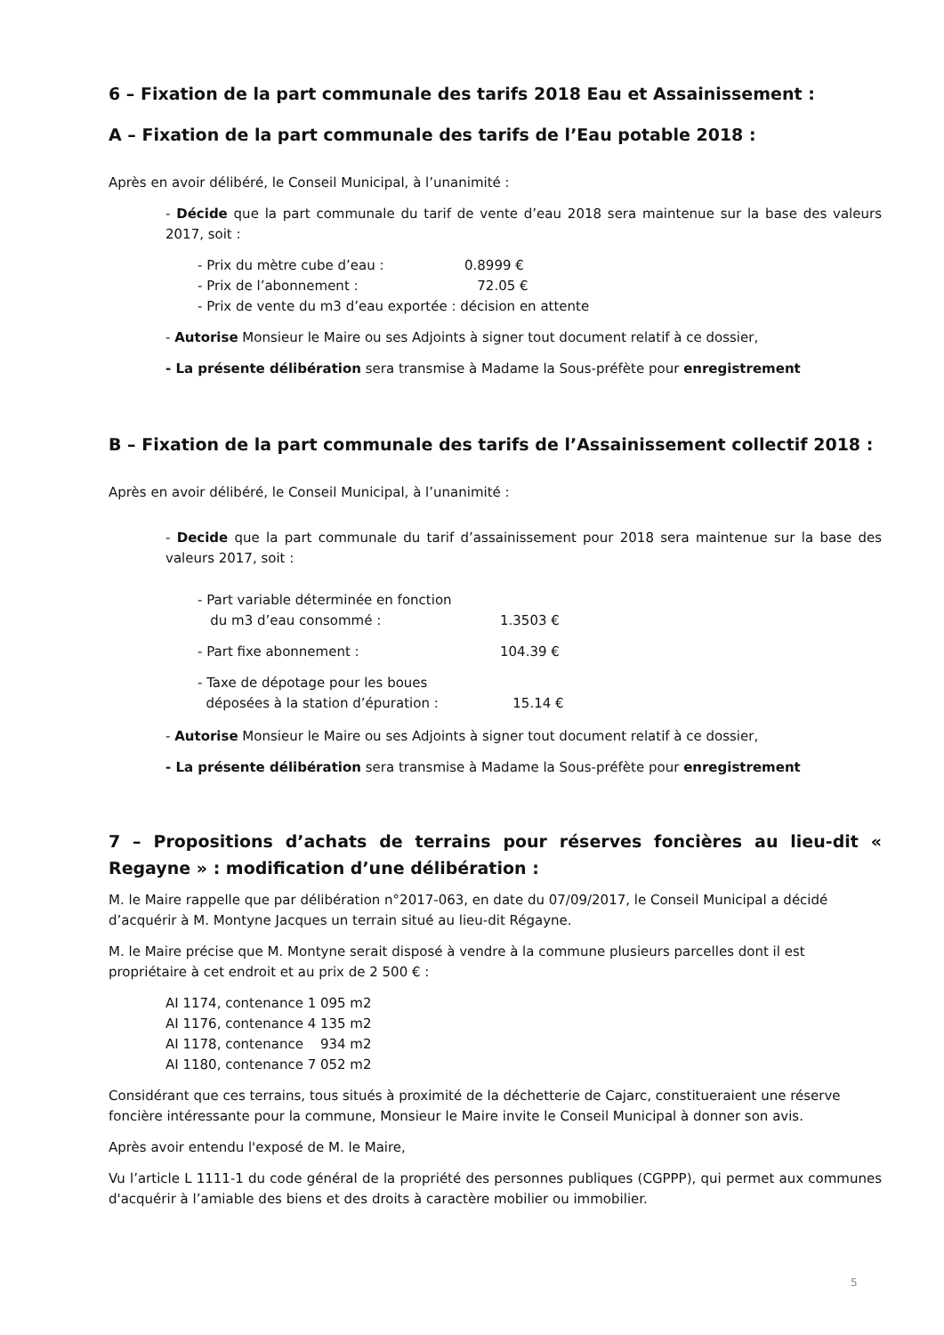6 – Fixation de la part communale des tarifs 2018 Eau et Assainissement :
A – Fixation de la part communale des tarifs de l’Eau potable 2018 :
Après en avoir délibéré, le Conseil Municipal, à l’unanimité :
- Décide que la part communale du tarif de vente d’eau 2018 sera maintenue sur la base des valeurs 2017, soit :
| - Prix du mètre cube d’eau : | 0.8999 € |
| - Prix de l’abonnement : | 72.05 € |
| - Prix de vente du m3 d’eau exportée : décision en attente | |
- Autorise Monsieur le Maire ou ses Adjoints à signer tout document relatif à ce dossier,
- La présente délibération sera transmise à Madame la Sous-préfète pour enregistrement
B – Fixation de la part communale des tarifs de l’Assainissement collectif 2018 :
Après en avoir délibéré, le Conseil Municipal, à l’unanimité :
- Decide que la part communale du tarif d’assainissement pour 2018 sera maintenue sur la base des valeurs 2017, soit :
| - Part variable déterminée en fonction du m3 d’eau consommé : | 1.3503 € |
| - Part fixe abonnement : | 104.39 € |
| - Taxe de dépotage pour les boues déposées à la station d’épuration : | 15.14 € |
- Autorise Monsieur le Maire ou ses Adjoints à signer tout document relatif à ce dossier,
- La présente délibération sera transmise à Madame la Sous-préfète pour enregistrement
7 – Propositions d’achats de terrains pour réserves foncières au lieu-dit « Regayne » : modification d’une délibération :
M. le Maire rappelle que par délibération n°2017-063, en date du 07/09/2017, le Conseil Municipal a décidé d’acquérir à M. Montyne Jacques un terrain situé au lieu-dit Régayne.
M. le Maire précise que M. Montyne serait disposé à vendre à la commune plusieurs parcelles dont il est propriétaire à cet endroit et au prix de 2 500 € :
AI 1174, contenance 1 095 m2
AI 1176, contenance 4 135 m2
AI 1178, contenance 934 m2
AI 1180, contenance 7 052 m2
Considérant que ces terrains, tous situés à proximité de la déchetterie de Cajarc, constitueraient une réserve foncière intéressante pour la commune, Monsieur le Maire invite le Conseil Municipal à donner son avis.
Après avoir entendu l'exposé de M. le Maire,
Vu l’article L 1111-1 du code général de la propriété des personnes publiques (CGPPP), qui permet aux communes d'acquérir à l’amiable des biens et des droits à caractère mobilier ou immobilier.
5